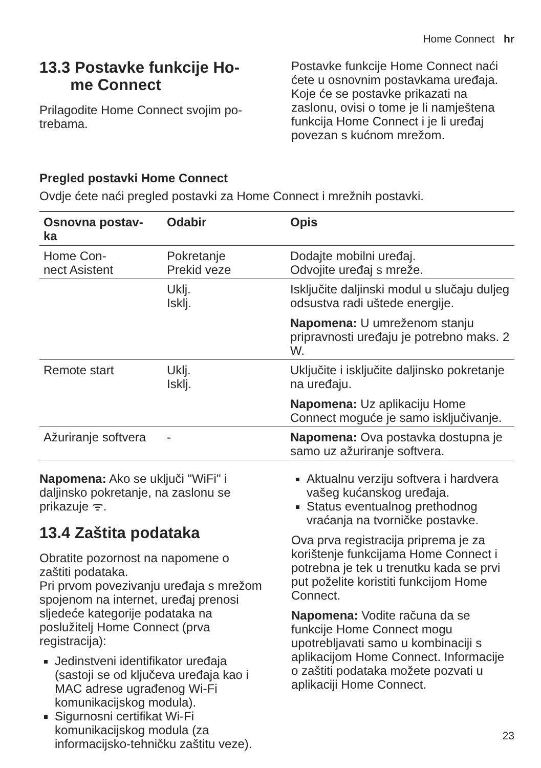Home Connect hr
13.3 Postavke funkcije Ho-
me Connect
Prilagodite Home Connect svojim po-trebama.
Postavke funkcije Home Connect naći ćete u osnovnim postavkama uređaja. Koje će se postavke prikazati na zaslonu, ovisi o tome je li namještena funkcija Home Connect i je li uređaj povezan s kućnom mrežom.
Pregled postavki Home Connect
Ovdje ćete naći pregled postavki za Home Connect i mrežnih postavki.
| Osnovna postav- ka | Odabir | Opis |
| --- | --- | --- |
| Home Con- nect Asistent | Pokretanje Prekid veze | Dodajte mobilni uređaj. Odvojite uređaj s mreže. |
| | Uklj. Isklj. | Isključite daljinski modul u slučaju duljeg odsustva radi uštede energije. Napomena: U umreženom stanju pripravnosti uređaju je potrebno maks. 2 W. |
| Remote start | Uklj. Isklj. | Uključite i isključite daljinsko pokretanje na uređaju. Napomena: Uz aplikaciju Home Connect moguće je samo isključivanje. |
| Ažuriranje softvera | - | Napomena: Ova postavka dostupna je samo uz ažuriranje softvera. |
Napomena: Ako se uključi "WiFi" i daljinsko pokretanje, na zaslonu se prikazuje ᯤ.
13.4 Zaštita podataka
Obratite pozornost na napomene o zaštiti podataka.
Pri prvom povezivanju uređaja s mrežom spojenom na internet, uređaj prenosi sljedeće kategorije podataka na poslužitelj Home Connect (prva registracija):
Jedinstveni identifikator uređaja (sastoji se od ključeva uređaja kao i MAC adrese ugrađenog Wi-Fi komunikacijskog modula).
Sigurnosni certifikat Wi-Fi komunikacijskog modula (za informacijsko-tehničku zaštitu veze).
Aktualnu verziju softvera i hardvera vašeg kućanskog uređaja.
Status eventualnog prethodnog vraćanja na tvorničke postavke.
Ova prva registracija priprema je za korištenje funkcijama Home Connect i potrebna je tek u trenutku kada se prvi put poželite koristiti funkcijom Home Connect.
Napomena: Vodite računa da se funkcije Home Connect mogu upotrebljavati samo u kombinaciji s aplikacijom Home Connect. Informacije o zaštiti podataka možete pozvati u aplikaciji Home Connect.
23